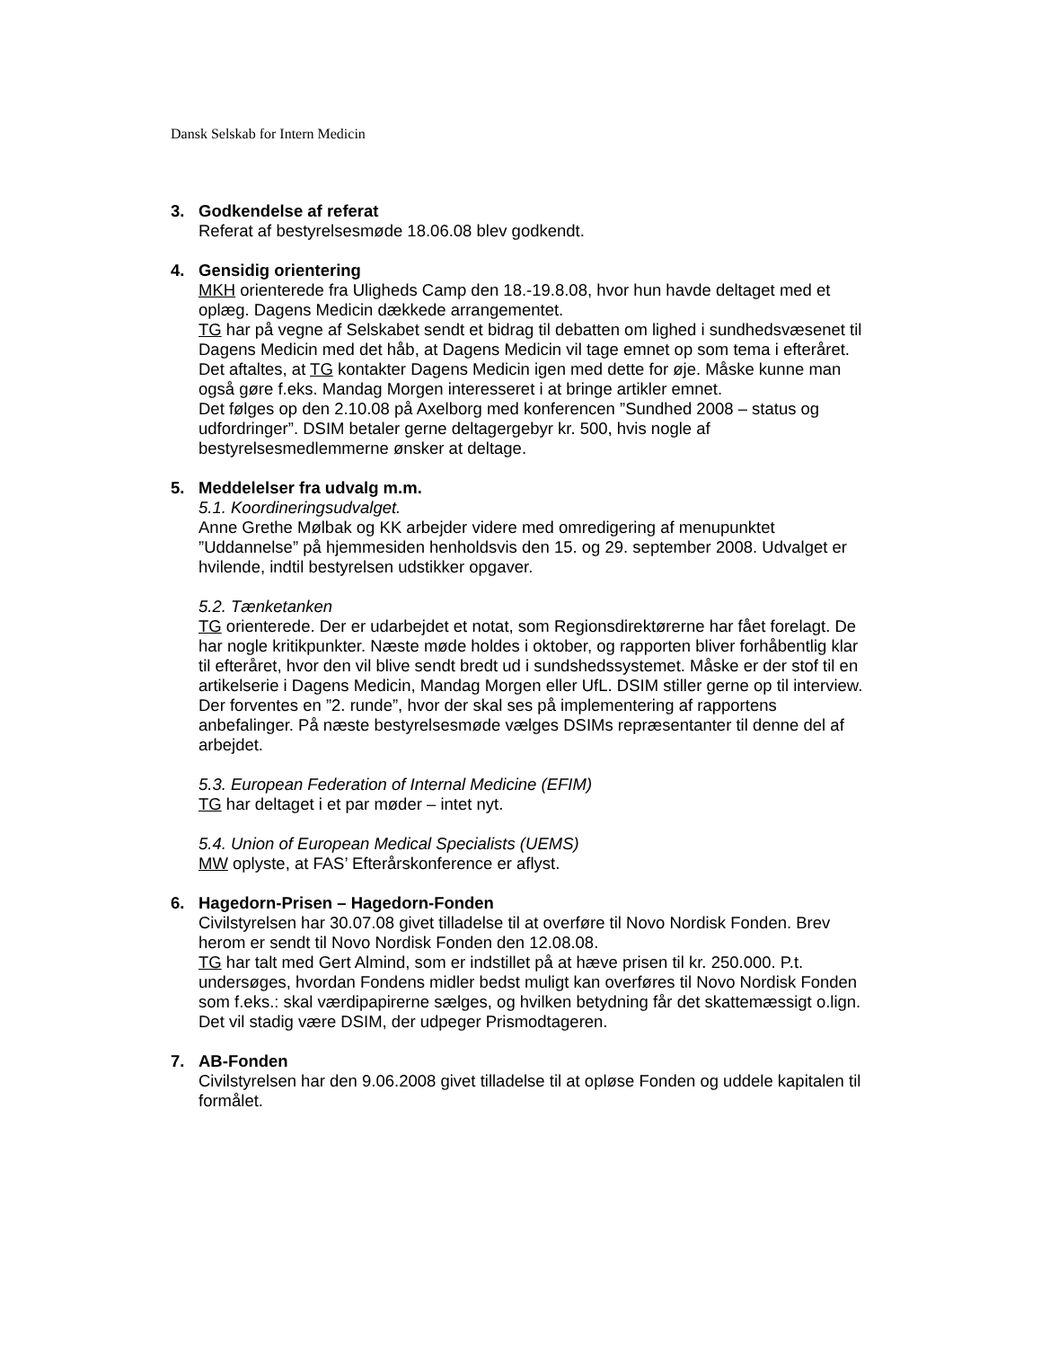Dansk Selskab for Intern Medicin
3. Godkendelse af referat
Referat af bestyrelsesmøde 18.06.08 blev godkendt.
4. Gensidig orientering
MKH orienterede fra Uligheds Camp den 18.-19.8.08, hvor hun havde deltaget med et oplæg. Dagens Medicin dækkede arrangementet.
TG har på vegne af Selskabet sendt et bidrag til debatten om lighed i sundhedsvæsenet til Dagens Medicin med det håb, at Dagens Medicin vil tage emnet op som tema i efteråret. Det aftaltes, at TG kontakter Dagens Medicin igen med dette for øje. Måske kunne man også gøre f.eks. Mandag Morgen interesseret i at bringe artikler emnet.
Det følges op den 2.10.08 på Axelborg med konferencen ”Sundhed 2008 – status og udfordringer”. DSIM betaler gerne deltagergebyr kr. 500, hvis nogle af bestyrelsesmedlemmerne ønsker at deltage.
5. Meddelelser fra udvalg m.m.
5.1. Koordineringsudvalget.
Anne Grethe Mølbak og KK arbejder videre med omredigering af menupunktet ”Uddannelse” på hjemmesiden henholdsvis den 15. og 29. september 2008. Udvalget er hvilende, indtil bestyrelsen udstikker opgaver.
5.2. Tænketanken
TG orienterede. Der er udarbejdet et notat, som Regionsdirektørerne har fået forelagt. De har nogle kritikpunkter. Næste møde holdes i oktober, og rapporten bliver forhåbentlig klar til efteråret, hvor den vil blive sendt bredt ud i sundshedssystemet. Måske er der stof til en artikelserie i Dagens Medicin, Mandag Morgen eller UfL. DSIM stiller gerne op til interview.
Der forventes en ”2. runde”, hvor der skal ses på implementering af rapportens anbefalinger. På næste bestyrelsesmøde vælges DSIMs repræsentanter til denne del af arbejdet.
5.3. European Federation of Internal Medicine (EFIM)
TG har deltaget i et par møder – intet nyt.
5.4. Union of European Medical Specialists (UEMS)
MW oplyste, at FAS’ Efterårskonference er aflyst.
6. Hagedorn-Prisen – Hagedorn-Fonden
Civilstyrelsen har 30.07.08 givet tilladelse til at overføre til Novo Nordisk Fonden. Brev herom er sendt til Novo Nordisk Fonden den 12.08.08.
TG har talt med Gert Almind, som er indstillet på at hæve prisen til kr. 250.000. P.t. undersøges, hvordan Fondens midler bedst muligt kan overføres til Novo Nordisk Fonden som f.eks.: skal værdipapirerne sælges, og hvilken betydning får det skattemæssigt o.lign. Det vil stadig være DSIM, der udpeger Prismodtageren.
7. AB-Fonden
Civilstyrelsen har den 9.06.2008 givet tilladelse til at opløse Fonden og uddele kapitalen til formålet.